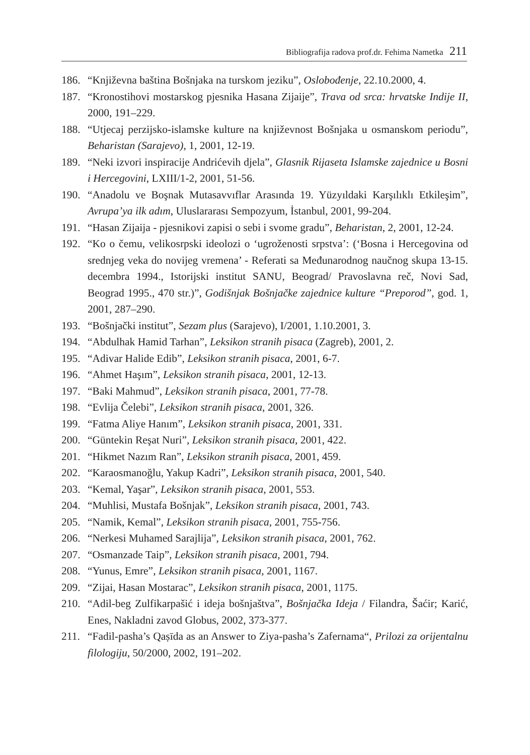Bibliografija radova prof.dr. Fehima Nametka 211
186. “Književna baština Bošnjaka na turskom jeziku”, Oslobođenje, 22.10.2000, 4.
187. “Kronostihovi mostarskog pjesnika Hasana Zijaije”, Trava od srca: hrvatske Indije II, 2000, 191–229.
188. “Utjecaj perzijsko-islamske kulture na književnost Bošnjaka u osmanskom periodu”, Beharistan (Sarajevo), 1, 2001, 12-19.
189. “Neki izvori inspiracije Andrićevih djela”, Glasnik Rijaseta Islamske zajednice u Bosni i Hercegovini, LXIII/1-2, 2001, 51-56.
190. “Anadolu ve Boşnak Mutasavvıflar Arasında 19. Yüzyıldaki Karşılıklı Etkileşim”, Avrupa’ya ilk adım, Uluslararası Sempozyum, İstanbul, 2001, 99-204.
191. “Hasan Zijaija - pjesnikovi zapisi o sebi i svome gradu”, Beharistan, 2, 2001, 12-24.
192. “Ko o čemu, velikosrpski ideolozi o ‘ugroženosti srpstva’: (‘Bosna i Hercegovina od srednjeg veka do novijeg vremena’ - Referati sa Međunarodnog naučnog skupa 13-15. decembra 1994., Istorijski institut SANU, Beograd/ Pravoslavna reč, Novi Sad, Beograd 1995., 470 str.)”, Godišnjak Bošnjačke zajednice kulture “Preporod”, god. 1, 2001, 287–290.
193. “Bošnjački institut”, Sezam plus (Sarajevo), I/2001, 1.10.2001, 3.
194. “Abdulhak Hamid Tarhan”, Leksikon stranih pisaca (Zagreb), 2001, 2.
195. “Adivar Halide Edib”, Leksikon stranih pisaca, 2001, 6-7.
196. “Ahmet Haşım”, Leksikon stranih pisaca, 2001, 12-13.
197. “Baki Mahmud”, Leksikon stranih pisaca, 2001, 77-78.
198. “Evlija Čelebi”, Leksikon stranih pisaca, 2001, 326.
199. “Fatma Aliye Hanım”, Leksikon stranih pisaca, 2001, 331.
200. “Güntekin Reşat Nuri”, Leksikon stranih pisaca, 2001, 422.
201. “Hikmet Nazım Ran”, Leksikon stranih pisaca, 2001, 459.
202. “Karaosmanoğlu, Yakup Kadri”, Leksikon stranih pisaca, 2001, 540.
203. “Kemal, Yaşar”, Leksikon stranih pisaca, 2001, 553.
204. “Muhlisi, Mustafa Bošnjak”, Leksikon stranih pisaca, 2001, 743.
205. “Namik, Kemal”, Leksikon stranih pisaca, 2001, 755-756.
206. “Nerkesi Muhamed Sarajlija”, Leksikon stranih pisaca, 2001, 762.
207. “Osmanzade Taip”, Leksikon stranih pisaca, 2001, 794.
208. “Yunus, Emre”, Leksikon stranih pisaca, 2001, 1167.
209. “Zijai, Hasan Mostarac”, Leksikon stranih pisaca, 2001, 1175.
210. “Adil-beg Zulfikarpašić i ideja bošnjaštva”, Bošnjačka Ideja / Filandra, Šaćir; Karić, Enes, Nakladni zavod Globus, 2002, 373-377.
211. “Fadil-pasha’s Qaṣīda as an Answer to Ziya-pasha’s Zafernama“, Prilozi za orijentalnu filologiju, 50/2000, 2002, 191–202.